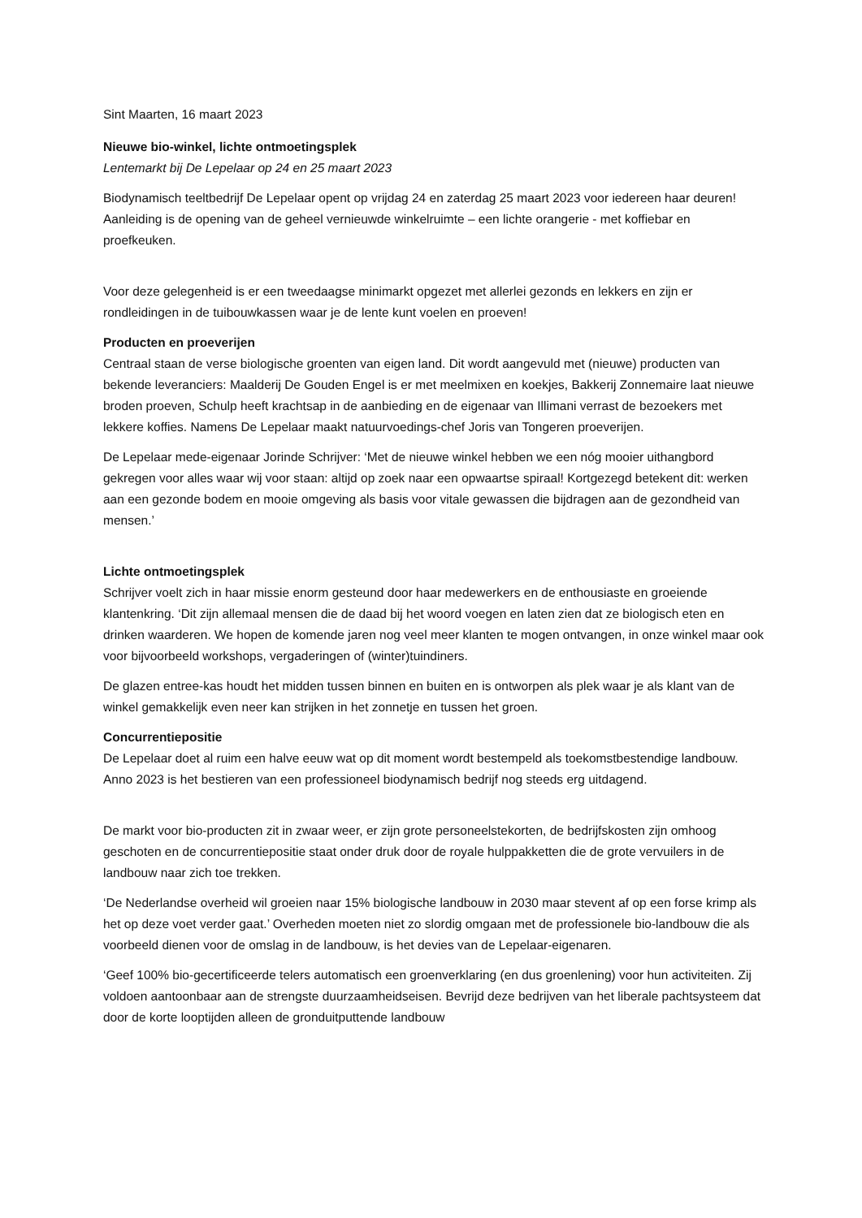Sint Maarten, 16 maart 2023
Nieuwe bio-winkel, lichte ontmoetingsplek
Lentemarkt bij De Lepelaar op 24 en 25 maart 2023
Biodynamisch teeltbedrijf De Lepelaar opent op vrijdag 24 en zaterdag 25 maart 2023 voor iedereen haar deuren! Aanleiding is de opening van de geheel vernieuwde winkelruimte – een lichte orangerie - met koffiebar en proefkeuken.
Voor deze gelegenheid is er een tweedaagse minimarkt opgezet met allerlei gezonds en lekkers en zijn er rondleidingen in de tuibouwkassen waar je de lente kunt voelen en proeven!
Producten en proeverijen
Centraal staan de verse biologische groenten van eigen land. Dit wordt aangevuld met (nieuwe) producten van bekende leveranciers: Maalderij De Gouden Engel is er met meelmixen en koekjes, Bakkerij Zonnemaire laat nieuwe broden proeven, Schulp heeft krachtsap in de aanbieding en de eigenaar van Illimani verrast de bezoekers met lekkere koffies. Namens De Lepelaar maakt natuurvoedings-chef Joris van Tongeren proeverijen.
De Lepelaar mede-eigenaar Jorinde Schrijver: ‘Met de nieuwe winkel hebben we een nóg mooier uithangbord gekregen voor alles waar wij voor staan: altijd op zoek naar een opwaartse spiraal! Kortgezegd betekent dit: werken aan een gezonde bodem en mooie omgeving als basis voor vitale gewassen die bijdragen aan de gezondheid van mensen.’
Lichte ontmoetingsplek
Schrijver voelt zich in haar missie enorm gesteund door haar medewerkers en de enthousiaste en groeiende klantenkring. ‘Dit zijn allemaal mensen die de daad bij het woord voegen en laten zien dat ze biologisch eten en drinken waarderen. We hopen de komende jaren nog veel meer klanten te mogen ontvangen, in onze winkel maar ook voor bijvoorbeeld workshops, vergaderingen of (winter)tuindiners.
De glazen entree-kas houdt het midden tussen binnen en buiten en is ontworpen als plek waar je als klant van de winkel gemakkelijk even neer kan strijken in het zonnetje en tussen het groen.
Concurrentiepositie
De Lepelaar doet al ruim een halve eeuw wat op dit moment wordt bestempeld als toekomstbestendige landbouw. Anno 2023 is het bestieren van een professioneel biodynamisch bedrijf nog steeds erg uitdagend.
De markt voor bio-producten zit in zwaar weer, er zijn grote personeelstekorten, de bedrijfskosten zijn omhoog geschoten en de concurrentiepositie staat onder druk door de royale hulppakketten die de grote vervuilers in de landbouw naar zich toe trekken.
‘De Nederlandse overheid wil groeien naar 15% biologische landbouw in 2030 maar stevent af op een forse krimp als het op deze voet verder gaat.’ Overheden moeten niet zo slordig omgaan met de professionele bio-landbouw die als voorbeeld dienen voor de omslag in de landbouw, is het devies van de Lepelaar-eigenaren.
‘Geef 100% bio-gecertificeerde telers automatisch een groenverklaring (en dus groenlening) voor hun activiteiten. Zij voldoen aantoonbaar aan de strengste duurzaamheidseisen. Bevrijd deze bedrijven van het liberale pachtsysteem dat door de korte looptijden alleen de gronduitputtende landbouw